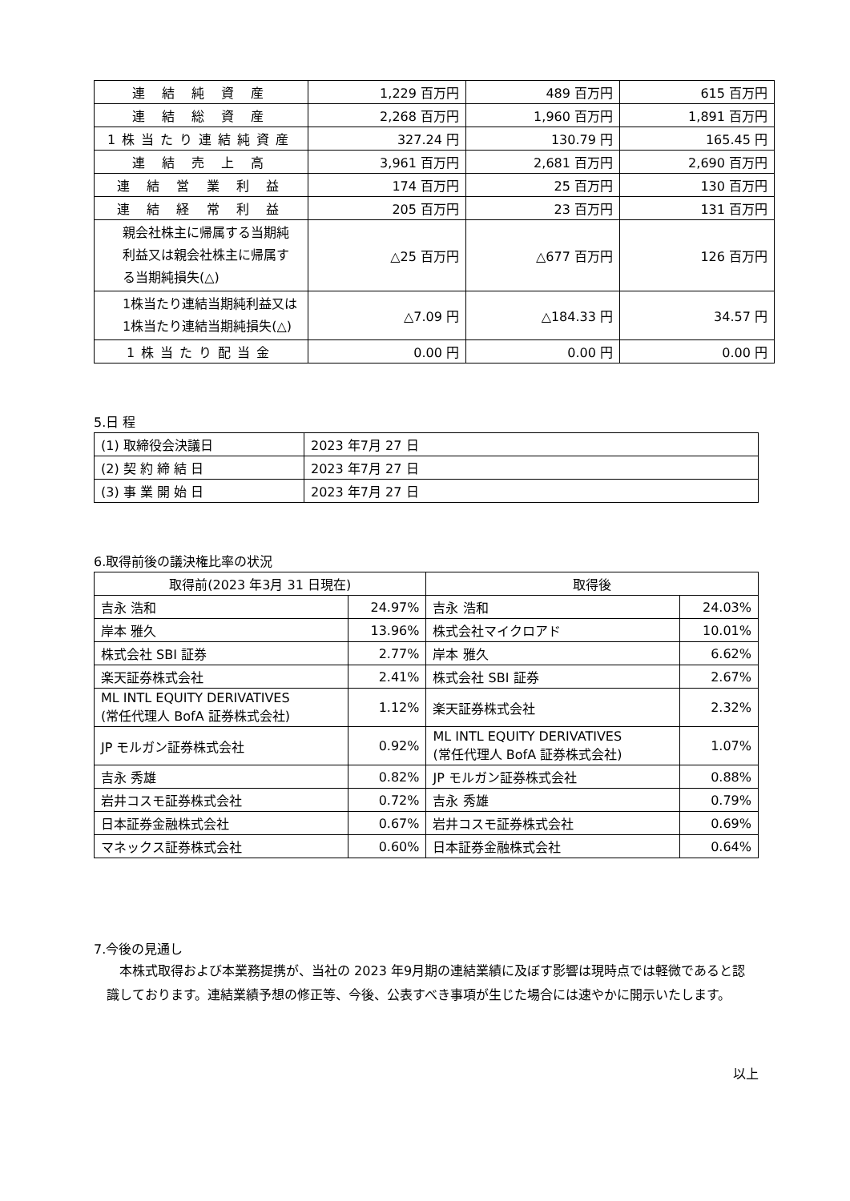| 連 結 純 資 産 | 1,229 百万円 | 489 百万円 | 615 百万円 |
| 連 結 総 資 産 | 2,268 百万円 | 1,960 百万円 | 1,891 百万円 |
| 1株当たり連結純資産 | 327.24 円 | 130.79 円 | 165.45 円 |
| 連 結 売 上 高 | 3,961 百万円 | 2,681 百万円 | 2,690 百万円 |
| 連 結 営 業 利 益 | 174 百万円 | 25 百万円 | 130 百万円 |
| 連 結 経 常 利 益 | 205 百万円 | 23 百万円 | 131 百万円 |
| 親会社株主に帰属する当期純利益又は親会社株主に帰属する当期純損失(△) | △25 百万円 | △677 百万円 | 126 百万円 |
| 1株当たり連結当期純利益又は1株当たり連結当期純損失(△) | △7.09 円 | △184.33 円 | 34.57 円 |
| 1株当たり配当金 | 0.00 円 | 0.00 円 | 0.00 円 |
5.日 程
| (1) 取締役会決議日 | 2023 年7月 27 日 |
| (2) 契 約 締 結 日 | 2023 年7月 27 日 |
| (3) 事 業 開 始 日 | 2023 年7月 27 日 |
6.取得前後の議決権比率の状況
| 取得前(2023 年3月 31 日現在) | | 取得後 | |
| --- | --- | --- | --- |
| 吉永 浩和 | 24.97% | 吉永 浩和 | 24.03% |
| 岸本 雅久 | 13.96% | 株式会社マイクロアド | 10.01% |
| 株式会社 SBI 証券 | 2.77% | 岸本 雅久 | 6.62% |
| 楽天証券株式会社 | 2.41% | 株式会社 SBI 証券 | 2.67% |
| ML INTL EQUITY DERIVATIVES (常任代理人 BofA 証券株式会社) | 1.12% | 楽天証券株式会社 | 2.32% |
| JP モルガン証券株式会社 | 0.92% | ML INTL EQUITY DERIVATIVES (常任代理人 BofA 証券株式会社) | 1.07% |
| 吉永 秀雄 | 0.82% | JP モルガン証券株式会社 | 0.88% |
| 岩井コスモ証券株式会社 | 0.72% | 吉永 秀雄 | 0.79% |
| 日本証券金融株式会社 | 0.67% | 岩井コスモ証券株式会社 | 0.69% |
| マネックス証券株式会社 | 0.60% | 日本証券金融株式会社 | 0.64% |
7.今後の見通し
本株式取得および本業務提携が、当社の 2023 年9月期の連結業績に及ぼす影響は現時点では軽微であると認識しております。連結業績予想の修正等、今後、公表すべき事項が生じた場合には速やかに開示いたします。
以上